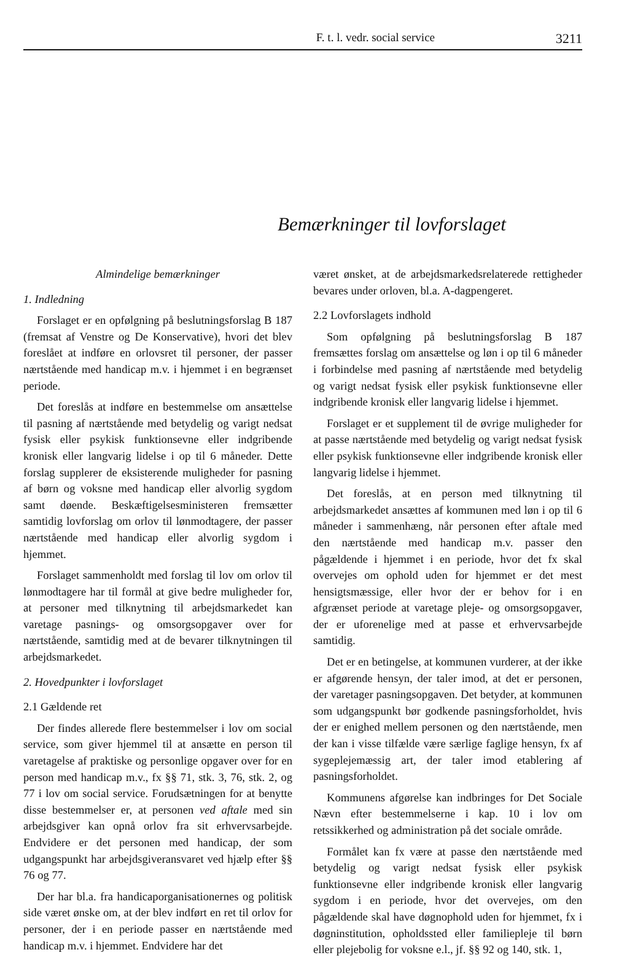F. t. l. vedr. social service 3211
Bemærkninger til lovforslaget
Almindelige bemærkninger
1. Indledning
Forslaget er en opfølgning på beslutningsforslag B 187 (fremsat af Venstre og De Konservative), hvori det blev foreslået at indføre en orlovsret til personer, der passer nærtstående med handicap m.v. i hjemmet i en begrænset periode.
Det foreslås at indføre en bestemmelse om ansættelse til pasning af nærtstående med betydelig og varigt nedsat fysisk eller psykisk funktionsevne eller indgribende kronisk eller langvarig lidelse i op til 6 måneder. Dette forslag supplerer de eksisterende muligheder for pasning af børn og voksne med handicap eller alvorlig sygdom samt døende. Beskæftigelsesministeren fremsætter samtidig lovforslag om orlov til lønmodtagere, der passer nærtstående med handicap eller alvorlig sygdom i hjemmet.
Forslaget sammenholdt med forslag til lov om orlov til lønmodtagere har til formål at give bedre muligheder for, at personer med tilknytning til arbejdsmarkedet kan varetage pasnings- og omsorgsopgaver over for nærtstående, samtidig med at de bevarer tilknytningen til arbejdsmarkedet.
2. Hovedpunkter i lovforslaget
2.1 Gældende ret
Der findes allerede flere bestemmelser i lov om social service, som giver hjemmel til at ansætte en person til varetagelse af praktiske og personlige opgaver over for en person med handicap m.v., fx §§ 71, stk. 3, 76, stk. 2, og 77 i lov om social service. Forudsætningen for at benytte disse bestemmelser er, at personen ved aftale med sin arbejdsgiver kan opnå orlov fra sit erhvervsarbejde. Endvidere er det personen med handicap, der som udgangspunkt har arbejdsgiveransvaret ved hjælp efter §§ 76 og 77.
Der har bl.a. fra handicaporganisationernes og politisk side været ønske om, at der blev indført en ret til orlov for personer, der i en periode passer en nærtstående med handicap m.v. i hjemmet. Endvidere har det
været ønsket, at de arbejdsmarkedsrelaterede rettigheder bevares under orloven, bl.a. A-dagpengeret.
2.2 Lovforslagets indhold
Som opfølgning på beslutningsforslag B 187 fremsættes forslag om ansættelse og løn i op til 6 måneder i forbindelse med pasning af nærtstående med betydelig og varigt nedsat fysisk eller psykisk funktionsevne eller indgribende kronisk eller langvarig lidelse i hjemmet.
Forslaget er et supplement til de øvrige muligheder for at passe nærtstående med betydelig og varigt nedsat fysisk eller psykisk funktionsevne eller indgribende kronisk eller langvarig lidelse i hjemmet.
Det foreslås, at en person med tilknytning til arbejdsmarkedet ansættes af kommunen med løn i op til 6 måneder i sammenhæng, når personen efter aftale med den nærtstående med handicap m.v. passer den pågældende i hjemmet i en periode, hvor det fx skal overvejes om ophold uden for hjemmet er det mest hensigtsmæssige, eller hvor der er behov for i en afgrænset periode at varetage pleje- og omsorgsopgaver, der er uforenelige med at passe et erhvervsarbejde samtidig.
Det er en betingelse, at kommunen vurderer, at der ikke er afgørende hensyn, der taler imod, at det er personen, der varetager pasningsopgaven. Det betyder, at kommunen som udgangspunkt bør godkende pasningsforholdet, hvis der er enighed mellem personen og den nærtstående, men der kan i visse tilfælde være særlige faglige hensyn, fx af sygeplejemæssig art, der taler imod etablering af pasningsforholdet.
Kommunens afgørelse kan indbringes for Det Sociale Nævn efter bestemmelserne i kap. 10 i lov om retssikkerhed og administration på det sociale område.
Formålet kan fx være at passe den nærtstående med betydelig og varigt nedsat fysisk eller psykisk funktionsevne eller indgribende kronisk eller langvarig sygdom i en periode, hvor det overvejes, om den pågældende skal have døgnophold uden for hjemmet, fx i døgninstitution, opholdssted eller familiepleje til børn eller plejebolig for voksne e.l., jf. §§ 92 og 140, stk. 1,